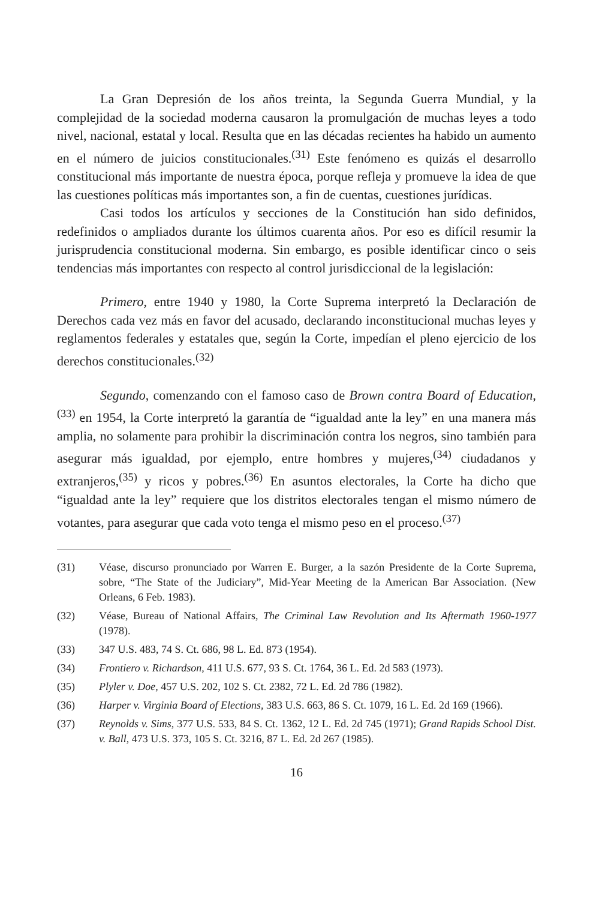La Gran Depresión de los años treinta, la Segunda Guerra Mundial, y la complejidad de la sociedad moderna causaron la promulgación de muchas leyes a todo nivel, nacional, estatal y local. Resulta que en las décadas recientes ha habido un aumento en el número de juicios constitucionales.<sup>(31)</sup> Este fenómeno es quizás el desarrollo constitucional más importante de nuestra época, porque refleja y promueve la idea de que las cuestiones políticas más importantes son, a fin de cuentas, cuestiones jurídicas.
Casi todos los artículos y secciones de la Constitución han sido definidos, redefinidos o ampliados durante los últimos cuarenta años. Por eso es difícil resumir la jurisprudencia constitucional moderna. Sin embargo, es posible identificar cinco o seis tendencias más importantes con respecto al control jurisdiccional de la legislación:
Primero, entre 1940 y 1980, la Corte Suprema interpretó la Declaración de Derechos cada vez más en favor del acusado, declarando inconstitucional muchas leyes y reglamentos federales y estatales que, según la Corte, impedían el pleno ejercicio de los derechos constitucionales.<sup>(32)</sup>
Segundo, comenzando con el famoso caso de Brown contra Board of Education,<sup>(33)</sup> en 1954, la Corte interpretó la garantía de “igualdad ante la ley” en una manera más amplia, no solamente para prohibir la discriminación contra los negros, sino también para asegurar más igualdad, por ejemplo, entre hombres y mujeres,<sup>(34)</sup> ciudadanos y extranjeros,<sup>(35)</sup> y ricos y pobres.<sup>(36)</sup> En asuntos electorales, la Corte ha dicho que “igualdad ante la ley” requiere que los distritos electorales tengan el mismo número de votantes, para asegurar que cada voto tenga el mismo peso en el proceso.<sup>(37)</sup>
(31) Véase, discurso pronunciado por Warren E. Burger, a la sazón Presidente de la Corte Suprema, sobre, “The State of the Judiciary”, Mid-Year Meeting de la American Bar Association. (New Orleans, 6 Feb. 1983).
(32) Véase, Bureau of National Affairs, The Criminal Law Revolution and Its Aftermath 1960-1977 (1978).
(33) 347 U.S. 483, 74 S. Ct. 686, 98 L. Ed. 873 (1954).
(34) Frontiero v. Richardson, 411 U.S. 677, 93 S. Ct. 1764, 36 L. Ed. 2d 583 (1973).
(35) Plyler v. Doe, 457 U.S. 202, 102 S. Ct. 2382, 72 L. Ed. 2d 786 (1982).
(36) Harper v. Virginia Board of Elections, 383 U.S. 663, 86 S. Ct. 1079, 16 L. Ed. 2d 169 (1966).
(37) Reynolds v. Sims, 377 U.S. 533, 84 S. Ct. 1362, 12 L. Ed. 2d 745 (1971); Grand Rapids School Dist. v. Ball, 473 U.S. 373, 105 S. Ct. 3216, 87 L. Ed. 2d 267 (1985).
16